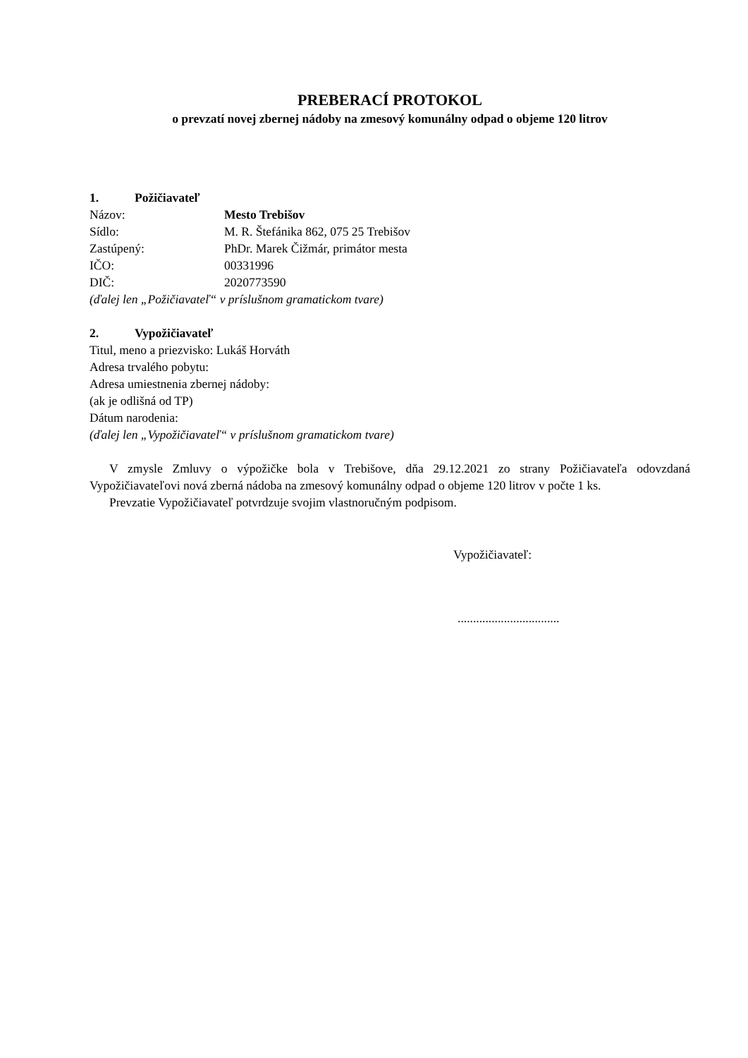PREBERACÍ PROTOKOL
o prevzatí novej zbernej nádoby na zmesový komunálny odpad o objeme 120 litrov
1. Požičiavateľ
Názov: Mesto Trebišov
Sídlo: M. R. Štefánika 862, 075 25 Trebišov
Zastúpený: PhDr. Marek Čižmár, primátor mesta
IČO: 00331996
DIČ: 2020773590
(ďalej len „Požičiavateľ“ v príslušnom gramatickom tvare)
2. Vypožičiavateľ
Titul, meno a priezvisko: Lukáš Horváth
Adresa trvalého pobytu:
Adresa umiestnenia zbernej nádoby:
(ak je odlišná od TP)
Dátum narodenia:
(ďalej len „Vypožičiavateľ“ v príslušnom gramatickom tvare)
V zmysle Zmluvy o výpožičke bola v Trebišove, dňa 29.12.2021 zo strany Požičiavateľa odovzdaná Vypožičiavateľovi nová zberná nádoba na zmesový komunálny odpad o objeme 120 litrov v počte 1 ks.
Prevzatie Vypožičiavateľ potvrdzuje svojim vlastnoručným podpisom.
Vypožičiavateľ:
.................................